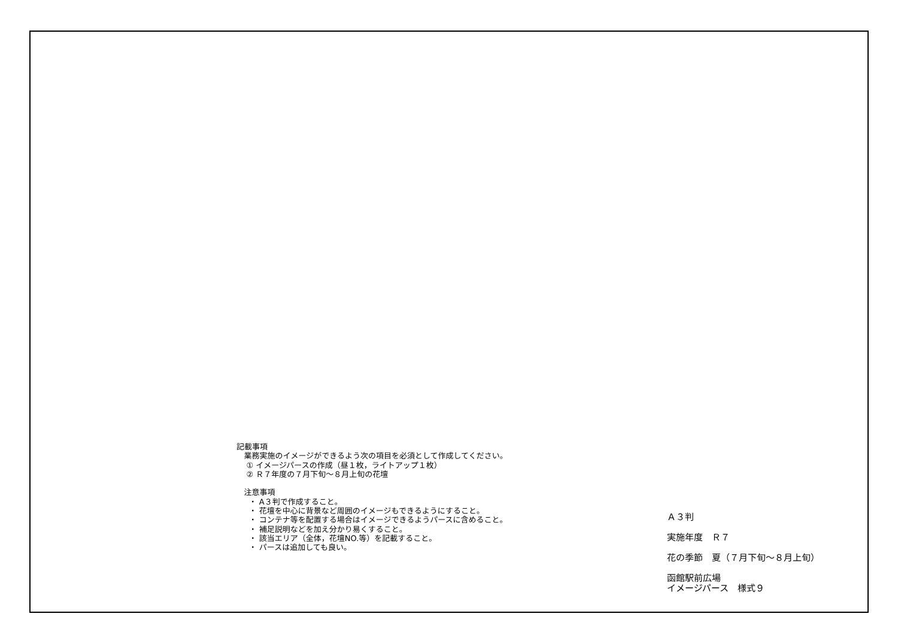記載事項
業務実施のイメージができるよう次の項目を必須として作成してください。
① イメージパースの作成（昼１枚，ライトアップ１枚）
② Ｒ７年度の７月下旬～８月上旬の花壇
注意事項
・ A３判で作成すること。
・ 花壇を中心に背景など周囲のイメージもできるようにすること。
・ コンテナ等を配置する場合はイメージできるようパースに含めること。
・ 補足説明などを加え分かり易くすること。
・ 該当エリア（全体，花壇NO.等）を記載すること。
・ パースは追加しても良い。
Ａ３判
実施年度　Ｒ７
花の季節　夏（７月下旬～８月上旬）
函館駅前広場
イメージパース　様式９